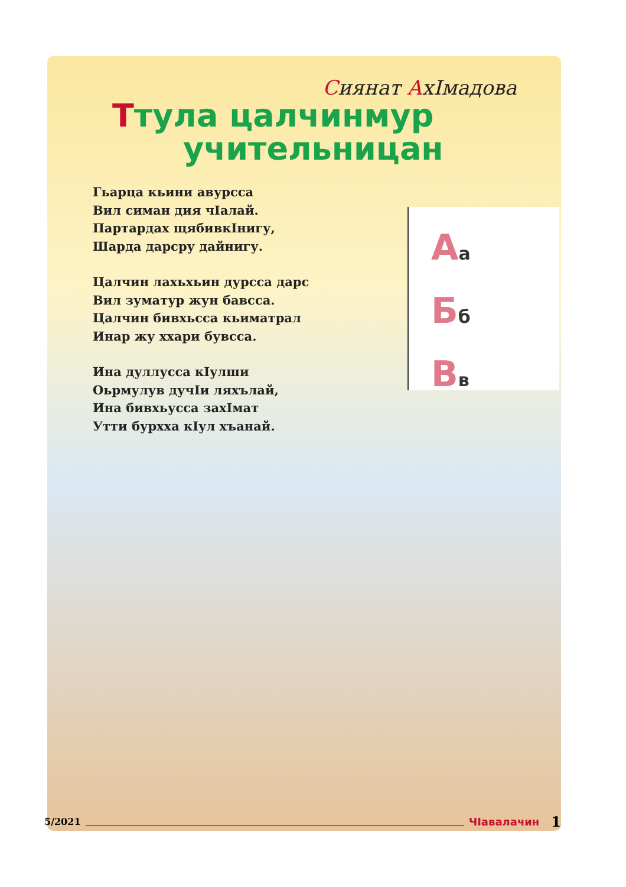Аа
Бб
Вв
Сиянат АхIмадова
Ттула цалчинмур
учительницан
Гьарца кьини авурсса
Вил симан дия чIалай.
Партардах щябивкIнигу,
Шарда дарсру дайнигу.
Цалчин лахьхьин дурсса дарс
Вил зуматур жун бавсса.
Цалчин бивхьсса кьиматрал
Инар жу ххари бувсса.
Ина дуллусса кIулши
Оьрмулув дучIи ляхълай,
Ина бивхьусса захIмат
Утти бурхха кIул хъанай.
5/2021 ЧIавалачин 1